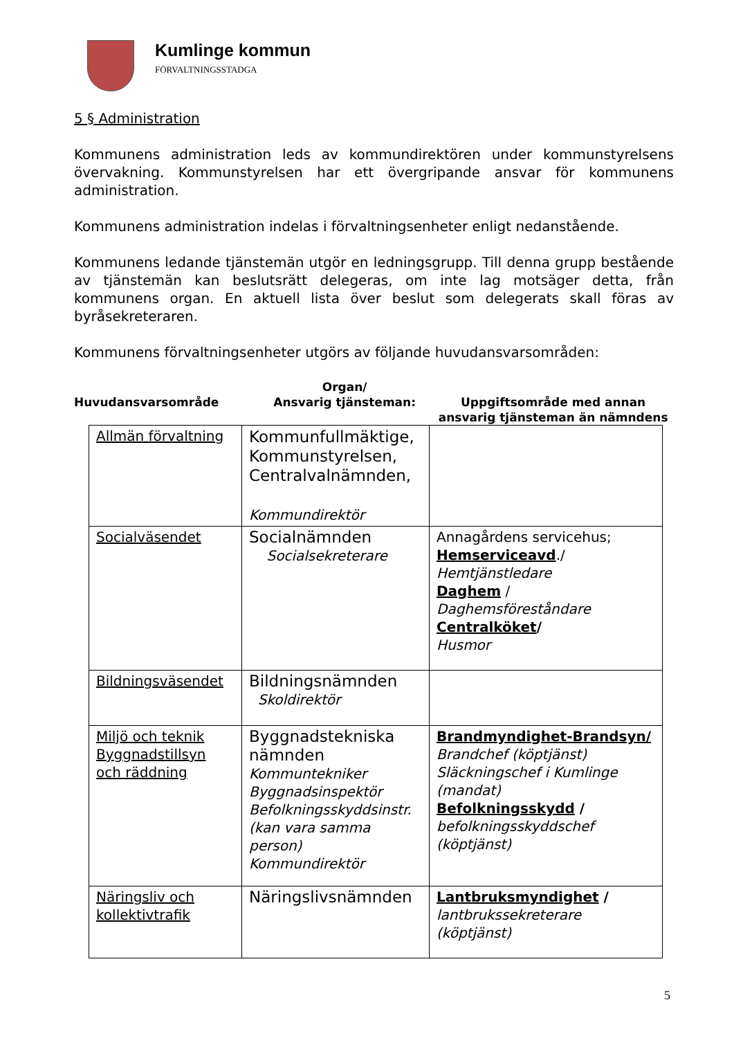Kumlinge kommun
FÖRVALTNINGSSTADGA
5 § Administration
Kommunens administration leds av kommundirektören under kommunstyrelsens övervakning. Kommunstyrelsen har ett övergripande ansvar för kommunens administration.
Kommunens administration indelas i förvaltningsenheter enligt nedanstående.
Kommunens ledande tjänstemän utgör en ledningsgrupp. Till denna grupp bestående av tjänstemän kan beslutsrätt delegeras, om inte lag motsäger detta, från kommunens organ. En aktuell lista över beslut som delegerats skall föras av byråsekreteraren.
Kommunens förvaltningsenheter utgörs av följande huvudansvarsområden:
Huvudansvarsområde
Organ/
Ansvarig tjänsteman:
Uppgiftsområde med annan ansvarig tjänsteman än nämndens
| Allmän förvaltning | Kommunfullmäktige, Kommunstyrelsen, Centralvalnämnden, Kommundirektör | |
| Socialväsendet | Socialnämnden Socialsekreterare | Annagårdens servicehus; Hemserviceavd ./ Hemtjänstledare Daghem / Daghemsföreståndare Centralköket / Husmor |
| Bildningsväsendet | Bildningsnämnden Skoldirektör | |
| Miljö och teknik Byggnadstillsyn och räddning | Byggnadstekniska nämnden Kommuntekniker Byggnadsinspektör Befolkningsskyddsinstr. (kan vara samma person) Kommundirektör | Brandmyndighet-Brandsyn/ Brandchef (köptjänst) Släckningschef i Kumlinge (mandat) Befolkningsskydd / befolkningsskyddschef (köptjänst) |
| Näringsliv och kollektivtrafik | Näringslivsnämnden | Lantbruksmyndighet / lantbrukssekreterare (köptjänst) |
5